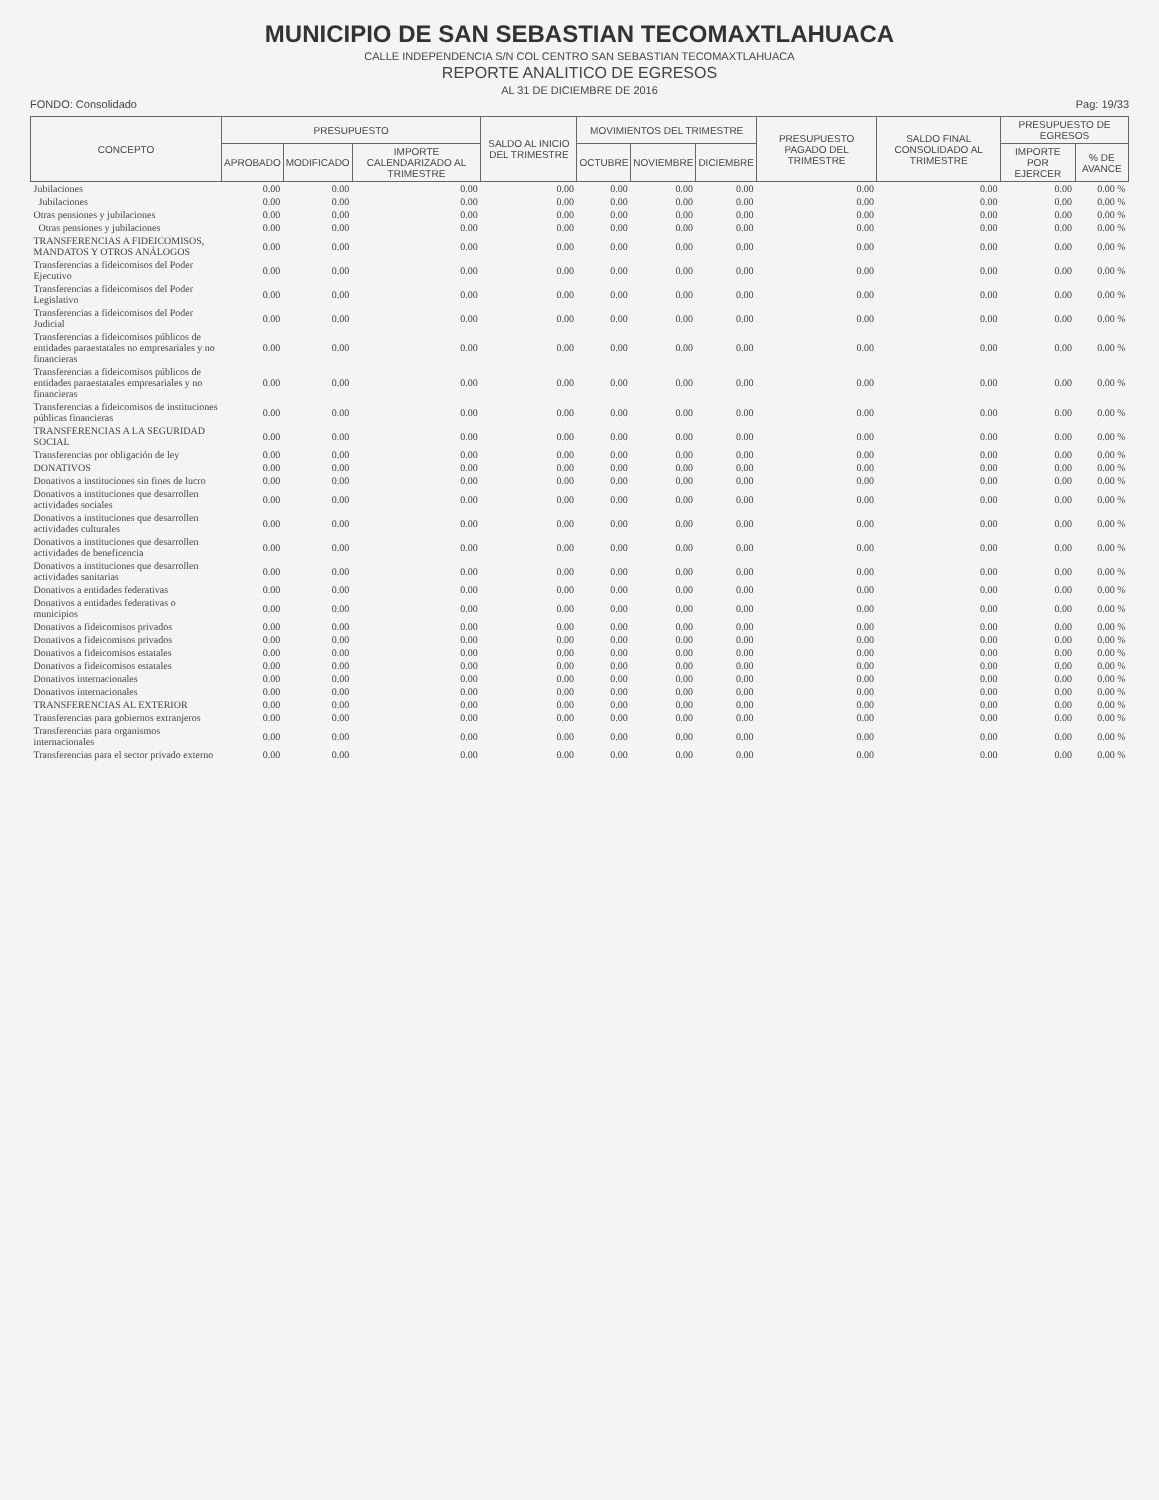MUNICIPIO DE SAN SEBASTIAN TECOMAXTLAHUACA
CALLE INDEPENDENCIA S/N COL CENTRO SAN SEBASTIAN TECOMAXTLAHUACA
REPORTE ANALITICO DE EGRESOS
AL 31 DE DICIEMBRE DE 2016
FONDO: Consolidado Pag: 19/33
| CONCEPTO | PRESUPUESTO | | | SALDO AL INICIO DEL TRIMESTRE | MOVIMIENTOS DEL TRIMESTRE | | | PRESUPUESTO PAGADO DEL TRIMESTRE | SALDO FINAL CONSOLIDADO AL TRIMESTRE | PRESUPUESTO DE EGRESOS | |
| --- | --- | --- | --- | --- | --- | --- | --- | --- | --- | --- | --- |
| | APROBADO | MODIFICADO | IMPORTE CALENDARIZADO AL TRIMESTRE | | OCTUBRE | NOVIEMBRE | DICIEMBRE | | | IMPORTE POR EJERCER | % DE AVANCE |
| Jubilaciones | 0.00 | 0.00 | 0.00 | 0.00 | 0.00 | 0.00 | 0.00 | 0.00 | 0.00 | 0.00 | 0.00 % |
| Jubilaciones | 0.00 | 0.00 | 0.00 | 0.00 | 0.00 | 0.00 | 0.00 | 0.00 | 0.00 | 0.00 | 0.00 % |
| Otras pensiones y jubilaciones | 0.00 | 0.00 | 0.00 | 0.00 | 0.00 | 0.00 | 0.00 | 0.00 | 0.00 | 0.00 | 0.00 % |
| Otras pensiones y jubilaciones | 0.00 | 0.00 | 0.00 | 0.00 | 0.00 | 0.00 | 0.00 | 0.00 | 0.00 | 0.00 | 0.00 % |
| TRANSFERENCIAS A FIDEICOMISOS, MANDATOS Y OTROS ANÁLOGOS | 0.00 | 0.00 | 0.00 | 0.00 | 0.00 | 0.00 | 0.00 | 0.00 | 0.00 | 0.00 | 0.00 % |
| Transferencias a fideicomisos del Poder Ejecutivo | 0.00 | 0.00 | 0.00 | 0.00 | 0.00 | 0.00 | 0.00 | 0.00 | 0.00 | 0.00 | 0.00 % |
| Transferencias a fideicomisos del Poder Legislativo | 0.00 | 0.00 | 0.00 | 0.00 | 0.00 | 0.00 | 0.00 | 0.00 | 0.00 | 0.00 | 0.00 % |
| Transferencias a fideicomisos del Poder Judicial | 0.00 | 0.00 | 0.00 | 0.00 | 0.00 | 0.00 | 0.00 | 0.00 | 0.00 | 0.00 | 0.00 % |
| Transferencias a fideicomisos públicos de entidades paraestatales no empresariales y no financieras | 0.00 | 0.00 | 0.00 | 0.00 | 0.00 | 0.00 | 0.00 | 0.00 | 0.00 | 0.00 | 0.00 % |
| Transferencias a fideicomisos públicos de entidades paraestatales empresariales y no financieras | 0.00 | 0.00 | 0.00 | 0.00 | 0.00 | 0.00 | 0.00 | 0.00 | 0.00 | 0.00 | 0.00 % |
| Transferencias a fideicomisos de instituciones públicas financieras | 0.00 | 0.00 | 0.00 | 0.00 | 0.00 | 0.00 | 0.00 | 0.00 | 0.00 | 0.00 | 0.00 % |
| TRANSFERENCIAS A LA SEGURIDAD SOCIAL | 0.00 | 0.00 | 0.00 | 0.00 | 0.00 | 0.00 | 0.00 | 0.00 | 0.00 | 0.00 | 0.00 % |
| Transferencias por obligación de ley | 0.00 | 0.00 | 0.00 | 0.00 | 0.00 | 0.00 | 0.00 | 0.00 | 0.00 | 0.00 | 0.00 % |
| DONATIVOS | 0.00 | 0.00 | 0.00 | 0.00 | 0.00 | 0.00 | 0.00 | 0.00 | 0.00 | 0.00 | 0.00 % |
| Donativos a instituciones sin fines de lucro | 0.00 | 0.00 | 0.00 | 0.00 | 0.00 | 0.00 | 0.00 | 0.00 | 0.00 | 0.00 | 0.00 % |
| Donativos a instituciones que desarrollen actividades sociales | 0.00 | 0.00 | 0.00 | 0.00 | 0.00 | 0.00 | 0.00 | 0.00 | 0.00 | 0.00 | 0.00 % |
| Donativos a instituciones que desarrollen actividades culturales | 0.00 | 0.00 | 0.00 | 0.00 | 0.00 | 0.00 | 0.00 | 0.00 | 0.00 | 0.00 | 0.00 % |
| Donativos a instituciones que desarrollen actividades de beneficencia | 0.00 | 0.00 | 0.00 | 0.00 | 0.00 | 0.00 | 0.00 | 0.00 | 0.00 | 0.00 | 0.00 % |
| Donativos a instituciones que desarrollen actividades sanitarias | 0.00 | 0.00 | 0.00 | 0.00 | 0.00 | 0.00 | 0.00 | 0.00 | 0.00 | 0.00 | 0.00 % |
| Donativos a entidades federativas | 0.00 | 0.00 | 0.00 | 0.00 | 0.00 | 0.00 | 0.00 | 0.00 | 0.00 | 0.00 | 0.00 % |
| Donativos a entidades federativas o municipios | 0.00 | 0.00 | 0.00 | 0.00 | 0.00 | 0.00 | 0.00 | 0.00 | 0.00 | 0.00 | 0.00 % |
| Donativos a fideicomisos privados | 0.00 | 0.00 | 0.00 | 0.00 | 0.00 | 0.00 | 0.00 | 0.00 | 0.00 | 0.00 | 0.00 % |
| Donativos a fideicomisos privados | 0.00 | 0.00 | 0.00 | 0.00 | 0.00 | 0.00 | 0.00 | 0.00 | 0.00 | 0.00 | 0.00 % |
| Donativos a fideicomisos estatales | 0.00 | 0.00 | 0.00 | 0.00 | 0.00 | 0.00 | 0.00 | 0.00 | 0.00 | 0.00 | 0.00 % |
| Donativos a fideicomisos estatales | 0.00 | 0.00 | 0.00 | 0.00 | 0.00 | 0.00 | 0.00 | 0.00 | 0.00 | 0.00 | 0.00 % |
| Donativos internacionales | 0.00 | 0.00 | 0.00 | 0.00 | 0.00 | 0.00 | 0.00 | 0.00 | 0.00 | 0.00 | 0.00 % |
| Donativos internacionales | 0.00 | 0.00 | 0.00 | 0.00 | 0.00 | 0.00 | 0.00 | 0.00 | 0.00 | 0.00 | 0.00 % |
| TRANSFERENCIAS AL EXTERIOR | 0.00 | 0.00 | 0.00 | 0.00 | 0.00 | 0.00 | 0.00 | 0.00 | 0.00 | 0.00 | 0.00 % |
| Transferencias para gobiernos extranjeros | 0.00 | 0.00 | 0.00 | 0.00 | 0.00 | 0.00 | 0.00 | 0.00 | 0.00 | 0.00 | 0.00 % |
| Transferencias para organismos internacionales | 0.00 | 0.00 | 0.00 | 0.00 | 0.00 | 0.00 | 0.00 | 0.00 | 0.00 | 0.00 | 0.00 % |
| Transferencias para el sector privado externo | 0.00 | 0.00 | 0.00 | 0.00 | 0.00 | 0.00 | 0.00 | 0.00 | 0.00 | 0.00 | 0.00 % |